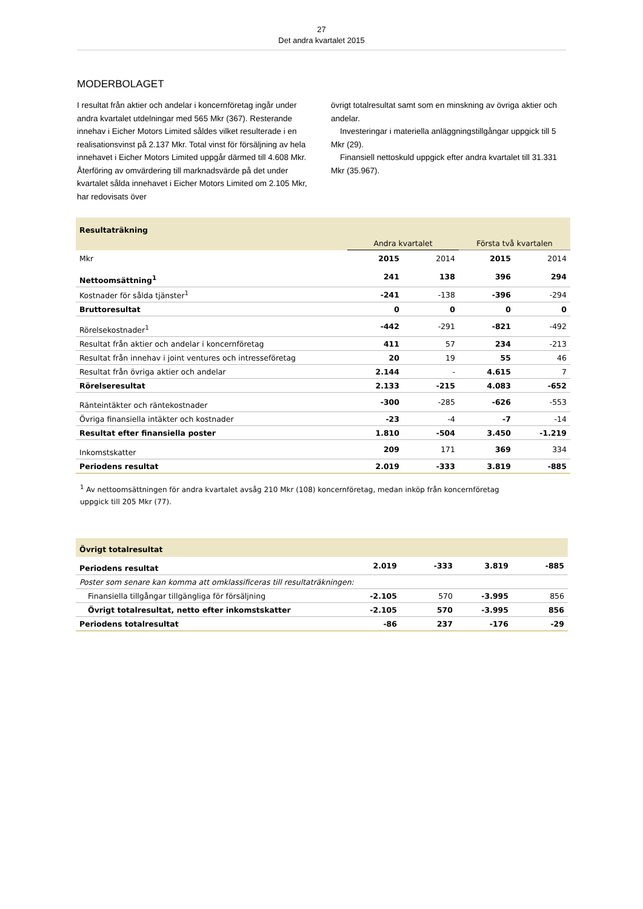27
Det andra kvartalet 2015
MODERBOLAGET
I resultat från aktier och andelar i koncernföretag ingår under andra kvartalet utdelningar med 565 Mkr (367). Resterande innehav i Eicher Motors Limited såldes vilket resulterade i en realisationsvinst på 2.137 Mkr. Total vinst för försäljning av hela innehavet i Eicher Motors Limited uppgår därmed till 4.608 Mkr. Återföring av omvärdering till marknadsvärde på det under kvartalet sålda innehavet i Eicher Motors Limited om 2.105 Mkr, har redovisats över
övrigt totalresultat samt som en minskning av övriga aktier och andelar.
Investeringar i materiella anläggningstillgångar uppgick till 5 Mkr (29).
Finansiell nettoskuld uppgick efter andra kvartalet till 31.331 Mkr (35.967).
| Resultaträkning | | | | |
| | Andra kvartalet | | Första två kvartalen | |
| Mkr | 2015 | 2014 | 2015 | 2014 |
| Nettoomsättning<sup>1</sup> | 241 | 138 | 396 | 294 |
| Kostnader för sålda tjänster<sup>1</sup> | -241 | -138 | -396 | -294 |
| Bruttoresultat | 0 | 0 | 0 | 0 |
| Rörelsekostnader<sup>1</sup> | -442 | -291 | -821 | -492 |
| Resultat från aktier och andelar i koncernföretag | 411 | 57 | 234 | -213 |
| Resultat från innehav i joint ventures och intresseföretag | 20 | 19 | 55 | 46 |
| Resultat från övriga aktier och andelar | 2.144 | - | 4.615 | 7 |
| Rörelseresultat | 2.133 | -215 | 4.083 | -652 |
| Ränteintäkter och räntekostnader | -300 | -285 | -626 | -553 |
| Övriga finansiella intäkter och kostnader | -23 | -4 | -7 | -14 |
| Resultat efter finansiella poster | 1.810 | -504 | 3.450 | -1.219 |
| Inkomstskatter | 209 | 171 | 369 | 334 |
| Periodens resultat | 2.019 | -333 | 3.819 | -885 |
<sup>1</sup> Av nettoomsättningen för andra kvartalet avsåg 210 Mkr (108) koncernföretag, medan inköp från koncernföretag uppgick till 205 Mkr (77).
| Övrigt totalresultat | | | | |
| Periodens resultat | 2.019 | -333 | 3.819 | -885 |
| Poster som senare kan komma att omklassificeras till resultaträkningen: | | | | |
| Finansiella tillgångar tillgängliga för försäljning | -2.105 | 570 | -3.995 | 856 |
| Övrigt totalresultat, netto efter inkomstskatter | -2.105 | 570 | -3.995 | 856 |
| Periodens totalresultat | -86 | 237 | -176 | -29 |